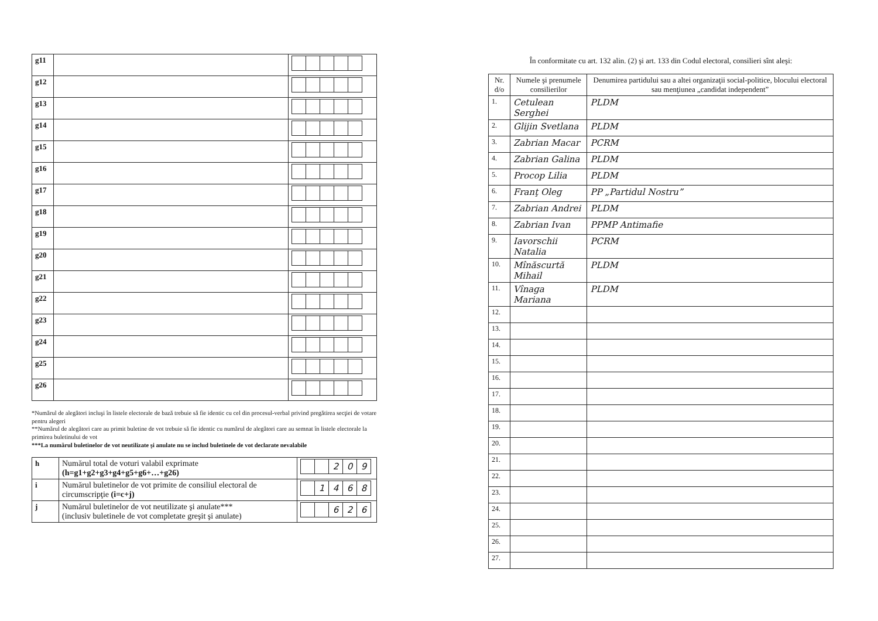| g11 | | |
| g12 | | |
| g13 | | |
| g14 | | |
| g15 | | |
| g16 | | |
| g17 | | |
| g18 | | |
| g19 | | |
| g20 | | |
| g21 | | |
| g22 | | |
| g23 | | |
| g24 | | |
| g25 | | |
| g26 | | |
*Numărul de alegători incluşi în listele electorale de bază trebuie să fie identic cu cel din procesul-verbal privind pregătirea secţiei de votare pentru alegeri
**Numărul de alegători care au primit buletine de vot trebuie să fie identic cu numărul de alegători care au semnat în listele electorale la primirea buletinului de vot
***La numărul buletinelor de vot neutilizate şi anulate nu se includ buletinele de vot declarate nevalabile
| h | Numărul total de voturi valabil exprimate (h=g1+g2+g3+g4+g5+g6+…+g26) | 2 0 9 |
| i | Numărul buletinelor de vot primite de consiliul electoral de circumscripţie (i=c+j) | 1 4 6 8 |
| j | Numărul buletinelor de vot neutilizate şi anulate*** (inclusiv buletinele de vot completate greşit şi anulate) | 6 2 6 |
În conformitate cu art. 132 alin. (2) şi art. 133 din Codul electoral, consilieri sînt aleşi:
| Nr. d/o | Numele şi prenumele consilierilor | Denumirea partidului sau a altei organizaţii social-politice, blocului electoral sau menţiunea „candidat independent” |
| --- | --- | --- |
| 1. | Cetulean Serghei | PLDM |
| 2. | Glijin Svetlana | PLDM |
| 3. | Zabrian Macar | PCRM |
| 4. | Zabrian Galina | PLDM |
| 5. | Procop Lilia | PLDM |
| 6. | Franţ Oleg | PP „Partidul Nostru” |
| 7. | Zabrian Andrei | PLDM |
| 8. | Zabrian Ivan | PPMP Antimafie |
| 9. | Iavorschii Natalia | PCRM |
| 10. | Mînăscurtă Mihail | PLDM |
| 11. | Vînaga Mariana | PLDM |
| 12. | | |
| 13. | | |
| 14. | | |
| 15. | | |
| 16. | | |
| 17. | | |
| 18. | | |
| 19. | | |
| 20. | | |
| 21. | | |
| 22. | | |
| 23. | | |
| 24. | | |
| 25. | | |
| 26. | | |
| 27. | | |